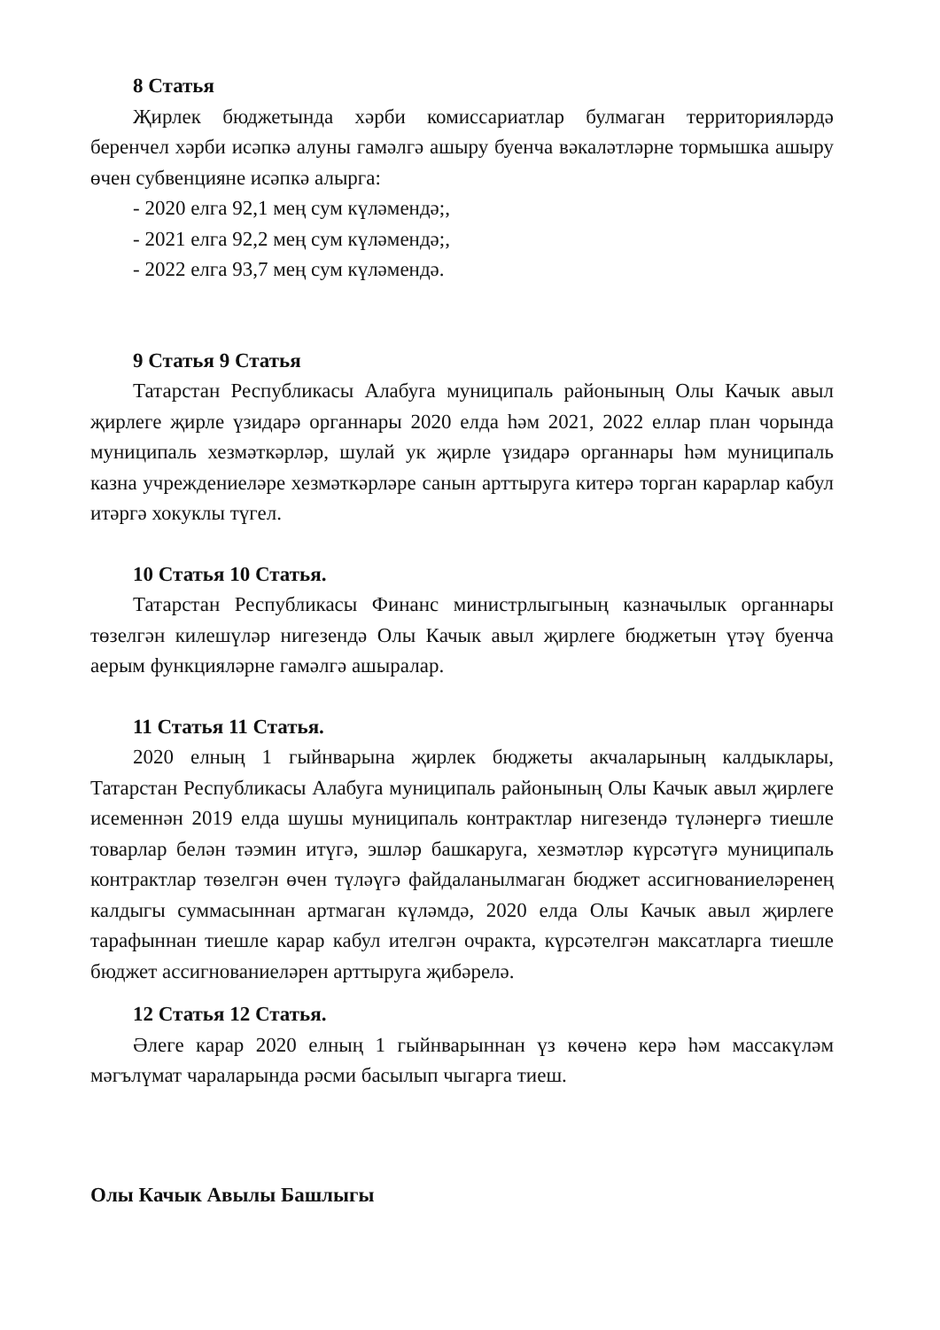8 Статья
Җирлек бюджетында хәрби комиссариатлар булмаган территорияләрдә беренчел хәрби исәпкә алуны гамәлгә ашыру буенча вәкаләтләрне тормышка ашыру өчен субвенцияне исәпкә алырга:
- 2020 елга 92,1 мең сум күләмендә;,
- 2021 елга 92,2 мең сум күләмендә;,
- 2022 елга 93,7 мең сум күләмендә.
9 Статья 9 Статья
Татарстан Республикасы Алабуга муниципаль районының Олы Качык авыл җирлеге җирле үзидарә органнары 2020 елда һәм 2021, 2022 еллар план чорында муниципаль хезмәткәрләр, шулай ук җирле үзидарә органнары һәм муниципаль казна учреждениеләре хезмәткәрләре санын арттыруга китерә торган карарлар кабул итәргә хокуклы түгел.
10 Статья 10 Статья.
Татарстан Республикасы Финанс министрлыгының казначылык органнары төзелгән килешүләр нигезендә Олы Качык авыл җирлеге бюджетын үтәү буенча аерым функцияләрне гамәлгә ашыралар.
11 Статья 11 Статья.
2020 елның 1 гыйнварына җирлек бюджеты акчаларының калдыклары, Татарстан Республикасы Алабуга муниципаль районының Олы Качык авыл җирлеге исеменнән 2019 елда шушы муниципаль контрактлар нигезендә түләнергә тиешле товарлар белән тәэмин итүгә, эшләр башкаруга, хезмәтләр күрсәтүгә муниципаль контрактлар төзелгән өчен түләүгә файдаланылмаган бюджет ассигнованиеләренең калдыгы суммасыннан артмаган күләмдә, 2020 елда Олы Качык авыл җирлеге тарафыннан тиешле карар кабул ителгән очракта, күрсәтелгән максатларга тиешле бюджет ассигнованиеләрен арттыруга җибәрелә.
12 Статья 12 Статья.
Әлеге карар 2020 елның 1 гыйнварыннан үз көченә керә һәм массакүләм мәгълүмат чараларында рәсми басылып чыгарга тиеш.
Олы Качык Авылы Башлыгы